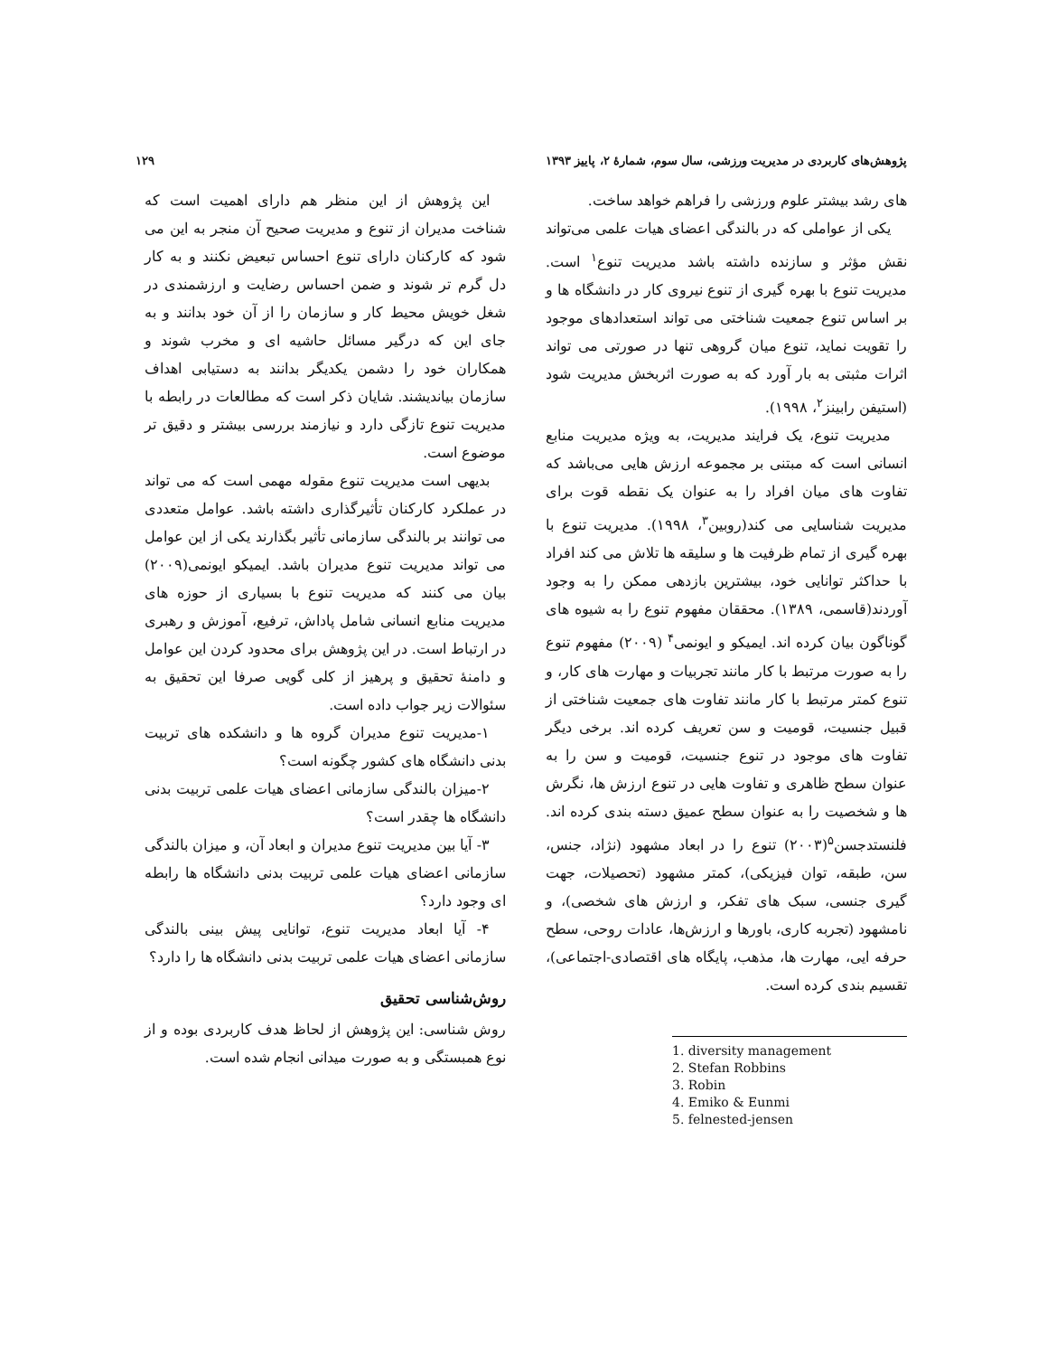پژوهش‌های کاربردی در مدیریت ورزشی، سال سوم، شمارهٔ ۲، پاییز ۱۳۹۳ ۱۲۹
های رشد بیشتر علوم ورزشی را فراهم خواهد ساخت.
یکی از عواملی که در بالندگی اعضای هیات علمی می‌تواند نقش مؤثر و سازنده داشته باشد مدیریت تنوع<sup>۱</sup> است. مدیریت تنوع با بهره گیری از تنوع نیروی کار در دانشگاه ها و بر اساس تنوع جمعیت شناختی می تواند استعدادهای موجود را تقویت نماید، تنوع میان گروهی تنها در صورتی می تواند اثرات مثبتی به بار آورد که به صورت اثربخش مدیریت شود (استیفن رابینز<sup>۲</sup>، ۱۹۹۸).
مدیریت تنوع، یک فرایند مدیریت، به ویژه مدیریت منابع انسانی است که مبتنی بر مجموعه ارزش هایی می‌باشد که تفاوت های میان افراد را به عنوان یک نقطه قوت برای مدیریت شناسایی می کند(روبین<sup>۳</sup>، ۱۹۹۸). مدیریت تنوع با بهره گیری از تمام ظرفیت ها و سلیقه ها تلاش می کند افراد با حداکثر توانایی خود، بیشترین بازدهی ممکن را به وجود آوردند(قاسمی، ۱۳۸۹). محققان مفهوم تنوع را به شیوه های گوناگون بیان کرده اند. ایمیکو و ایونمی<sup>۴</sup> (۲۰۰۹) مفهوم تنوع را به صورت مرتبط با کار مانند تجربیات و مهارت های کار، و تنوع کمتر مرتبط با کار مانند تفاوت های جمعیت شناختی از قبیل جنسیت، قومیت و سن تعریف کرده اند. برخی دیگر تفاوت های موجود در تنوع جنسیت، قومیت و سن را به عنوان سطح ظاهری و تفاوت هایی در تنوع ارزش ها، نگرش ها و شخصیت را به عنوان سطح عمیق دسته بندی کرده اند. فلنستدجسن<sup>۵</sup>(۲۰۰۳) تنوع را در ابعاد مشهود (نژاد، جنس، سن، طبقه، توان فیزیکی)، کمتر مشهود (تحصیلات، جهت گیری جنسی، سبک های تفکر، و ارزش های شخصی)، و نامشهود (تجربه کاری، باورها و ارزش‌ها، عادات روحی، سطح حرفه ایی، مهارت ها، مذهب، پایگاه های اقتصادی-اجتماعی)، تقسیم بندی کرده است.
1. diversity management
2. Stefan Robbins
3. Robin
4. Emiko & Eunmi
5. felnested-jensen
این پژوهش از این منظر هم دارای اهمیت است که شناخت مدیران از تنوع و مدیریت صحیح آن منجر به این می شود که کارکنان دارای تنوع احساس تبعیض نکنند و به کار دل گرم تر شوند و ضمن احساس رضایت و ارزشمندی در شغل خویش محیط کار و سازمان را از آن خود بدانند و به جای این که درگیر مسائل حاشیه ای و مخرب شوند و همکاران خود را دشمن یکدیگر بدانند به دستیابی اهداف سازمان بیاندیشند. شایان ذکر است که مطالعات در رابطه با مدیریت تنوع تازگی دارد و نیازمند بررسی بیشتر و دقیق تر موضوع است.
بدیهی است مدیریت تنوع مقوله مهمی است که می تواند در عملکرد کارکنان تأثیرگذاری داشته باشد. عوامل متعددی می توانند بر بالندگی سازمانی تأثیر بگذارند یکی از این عوامل می تواند مدیریت تنوع مدیران باشد. ایمیکو ایونمی(۲۰۰۹) بیان می کنند که مدیریت تنوع با بسیاری از حوزه های مدیریت منابع انسانی شامل پاداش، ترفیع، آموزش و رهبری در ارتباط است. در این پژوهش برای محدود کردن این عوامل و دامنهٔ تحقیق و پرهیز از کلی گویی صرفا این تحقیق به سئوالات زیر جواب داده است.
۱-مدیریت تنوع مدیران گروه ها و دانشکده های تربیت بدنی دانشگاه های کشور چگونه است؟
۲-میزان بالندگی سازمانی اعضای هیات علمی تربیت بدنی دانشگاه ها چقدر است؟
۳- آیا بین مدیریت تنوع مدیران و ابعاد آن، و میزان بالندگی سازمانی اعضای هیات علمی تربیت بدنی دانشگاه ها رابطه ای وجود دارد؟
۴- آیا ابعاد مدیریت تنوع، توانایی پیش بینی بالندگی سازمانی اعضای هیات علمی تربیت بدنی دانشگاه ها را دارد؟
روش‌شناسی تحقیق
روش شناسی: این پژوهش از لحاظ هدف کاربردی بوده و از نوع همبستگی و به صورت میدانی انجام شده است.